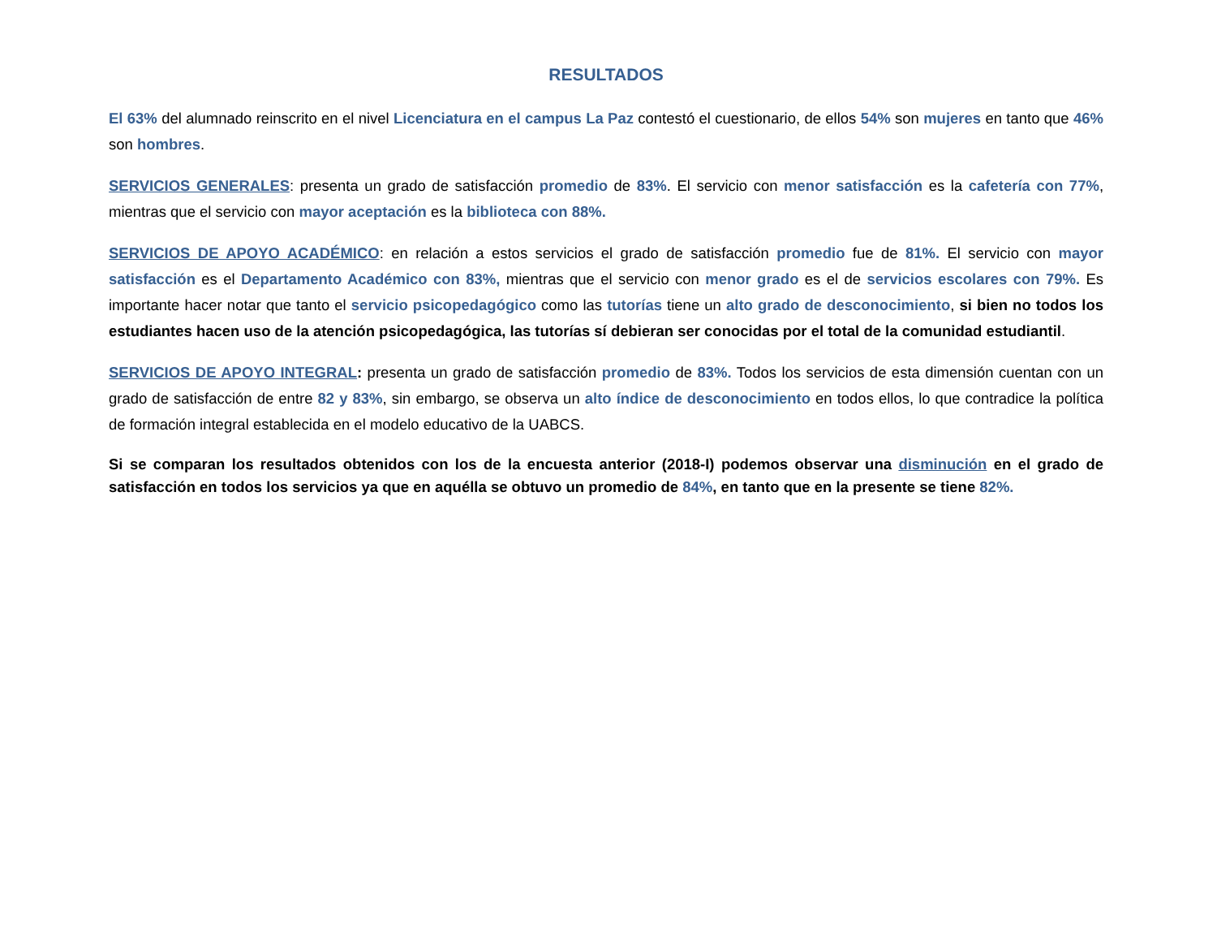RESULTADOS
El 63% del alumnado reinscrito en el nivel Licenciatura en el campus La Paz contestó el cuestionario, de ellos 54% son mujeres en tanto que 46% son hombres.
SERVICIOS GENERALES: presenta un grado de satisfacción promedio de 83%. El servicio con menor satisfacción es la cafetería con 77%, mientras que el servicio con mayor aceptación es la biblioteca con 88%.
SERVICIOS DE APOYO ACADÉMICO: en relación a estos servicios el grado de satisfacción promedio fue de 81%. El servicio con mayor satisfacción es el Departamento Académico con 83%, mientras que el servicio con menor grado es el de servicios escolares con 79%. Es importante hacer notar que tanto el servicio psicopedagógico como las tutorías tiene un alto grado de desconocimiento, si bien no todos los estudiantes hacen uso de la atención psicopedagógica, las tutorías sí debieran ser conocidas por el total de la comunidad estudiantil.
SERVICIOS DE APOYO INTEGRAL: presenta un grado de satisfacción promedio de 83%. Todos los servicios de esta dimensión cuentan con un grado de satisfacción de entre 82 y 83%, sin embargo, se observa un alto índice de desconocimiento en todos ellos, lo que contradice la política de formación integral establecida en el modelo educativo de la UABCS.
Si se comparan los resultados obtenidos con los de la encuesta anterior (2018-I) podemos observar una disminución en el grado de satisfacción en todos los servicios ya que en aquélla se obtuvo un promedio de 84%, en tanto que en la presente se tiene 82%.